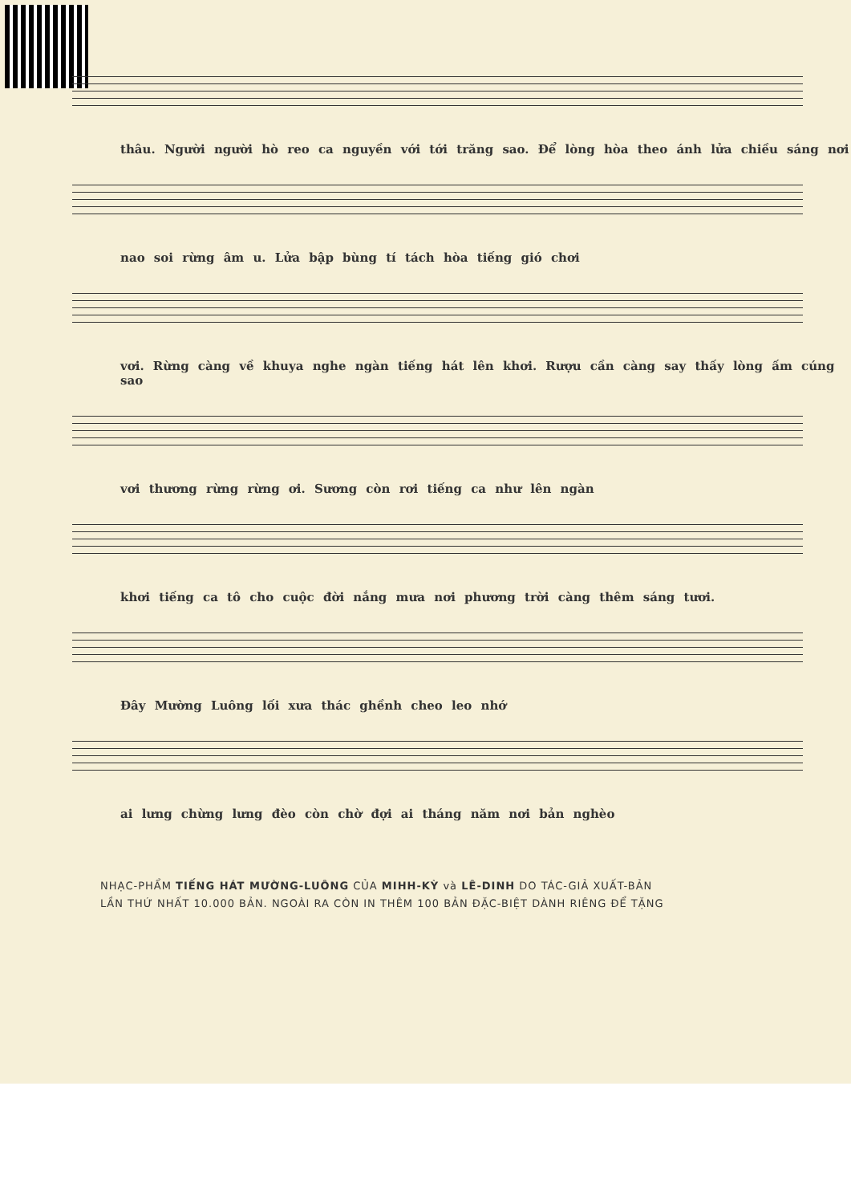thâu. Người người hò reo ca nguyền với tới trăng sao. Để lòng hòa theo ánh lửa chiều sáng nơi
nao soi rừng âm u. Lửa bập bùng tí tách hòa tiếng gió chơi
vơi. Rừng càng về khuya nghe ngàn tiếng hát lên khơi. Rượu cần càng say thấy lòng ấm cúng sao
vơi thương rừng rừng ơi. Sương còn rơi tiếng ca như lên ngàn
khơi tiếng ca tô cho cuộc đời nắng mưa nơi phương trời càng thêm sáng tươi.
Đây Mường Luông lối xưa thác ghềnh cheo leo nhớ
ai lưng chừng lưng đèo còn chờ đợi ai tháng năm nơi bản nghèo
NHẠC-PHẨM TIẾNG HÁT MƯỜNG-LUÔNG CỦA MIHH-KỲ và LÊ-DINH DO TÁC-GIẢ XUẤT-BẢN
LẦN THỨ NHẤT 10.000 BẢN. NGOÀI RA CÒN IN THÊM 100 BẢN ĐẶC-BIỆT DÀNH RIÊNG ĐỂ TẶNG